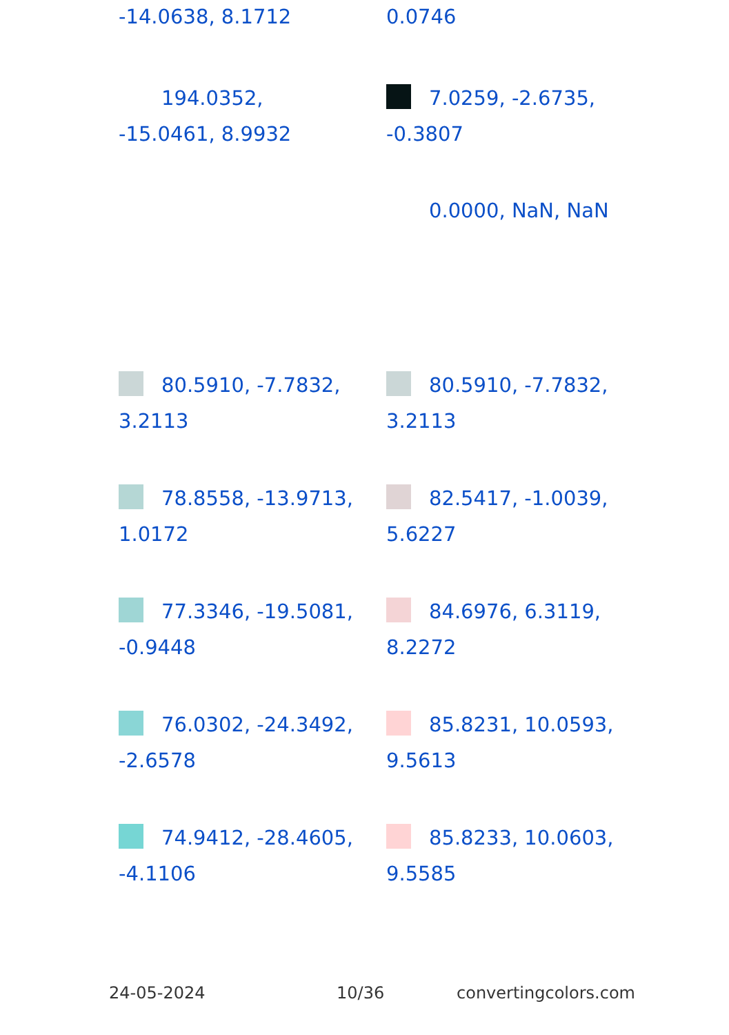-14.0638, 8.1712 0.0746
194.0352, -15.0461, 8.9932
7.0259, -2.6735, -0.3807
0.0000, NaN, NaN
80.5910, -7.7832, 3.2113
80.5910, -7.7832, 3.2113
78.8558, -13.9713, 1.0172
82.5417, -1.0039, 5.6227
77.3346, -19.5081, -0.9448
84.6976, 6.3119, 8.2272
76.0302, -24.3492, -2.6578
85.8231, 10.0593, 9.5613
74.9412, -28.4605, -4.1106
85.8233, 10.0603, 9.5585
24-05-2024 10/36 convertingcolors.com